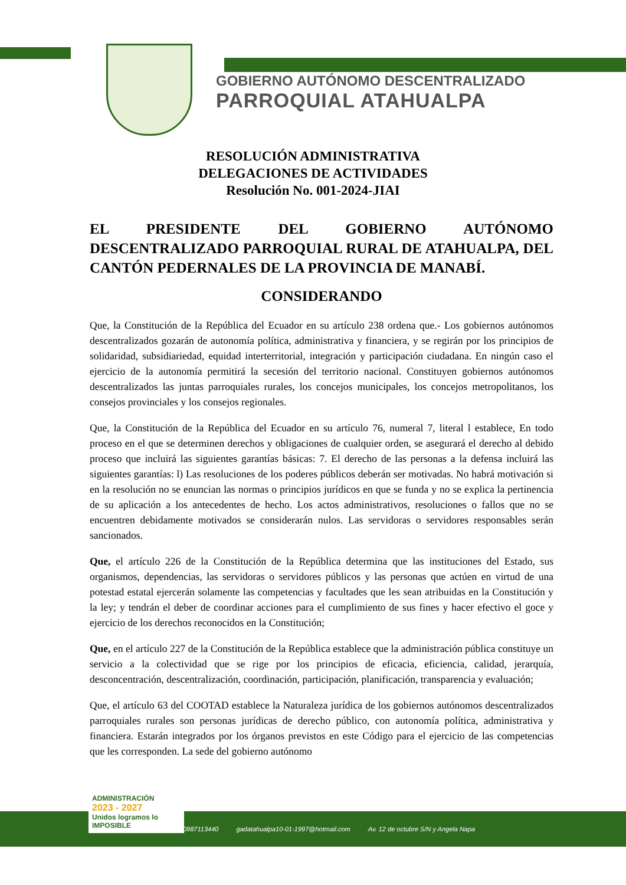GOBIERNO AUTÓNOMO DESCENTRALIZADO
PARROQUIAL ATAHUALPA
RESOLUCIÓN ADMINISTRATIVA
DELEGACIONES DE ACTIVIDADES
Resolución No. 001-2024-JIAI
EL PRESIDENTE DEL GOBIERNO AUTÓNOMO DESCENTRALIZADO PARROQUIAL RURAL DE ATAHUALPA, DEL CANTÓN PEDERNALES DE LA PROVINCIA DE MANABÍ.
CONSIDERANDO
Que, la Constitución de la República del Ecuador en su artículo 238 ordena que.- Los gobiernos autónomos descentralizados gozarán de autonomía política, administrativa y financiera, y se regirán por los principios de solidaridad, subsidiariedad, equidad interterritorial, integración y participación ciudadana. En ningún caso el ejercicio de la autonomía permitirá la secesión del territorio nacional. Constituyen gobiernos autónomos descentralizados las juntas parroquiales rurales, los concejos municipales, los concejos metropolitanos, los consejos provinciales y los consejos regionales.
Que, la Constitución de la República del Ecuador en su artículo 76, numeral 7, literal l establece, En todo proceso en el que se determinen derechos y obligaciones de cualquier orden, se asegurará el derecho al debido proceso que incluirá las siguientes garantías básicas: 7. El derecho de las personas a la defensa incluirá las siguientes garantías: l) Las resoluciones de los poderes públicos deberán ser motivadas. No habrá motivación si en la resolución no se enuncian las normas o principios jurídicos en que se funda y no se explica la pertinencia de su aplicación a los antecedentes de hecho. Los actos administrativos, resoluciones o fallos que no se encuentren debidamente motivados se considerarán nulos. Las servidoras o servidores responsables serán sancionados.
Que, el artículo 226 de la Constitución de la República determina que las instituciones del Estado, sus organismos, dependencias, las servidoras o servidores públicos y las personas que actúen en virtud de una potestad estatal ejercerán solamente las competencias y facultades que les sean atribuidas en la Constitución y la ley; y tendrán el deber de coordinar acciones para el cumplimiento de sus fines y hacer efectivo el goce y ejercicio de los derechos reconocidos en la Constitución;
Que, en el artículo 227 de la Constitución de la República establece que la administración pública constituye un servicio a la colectividad que se rige por los principios de eficacia, eficiencia, calidad, jerarquía, desconcentración, descentralización, coordinación, participación, planificación, transparencia y evaluación;
Que, el artículo 63 del COOTAD establece la Naturaleza jurídica de los gobiernos autónomos descentralizados parroquiales rurales son personas jurídicas de derecho público, con autonomía política, administrativa y financiera. Estarán integrados por los órganos previstos en este Código para el ejercicio de las competencias que les corresponden. La sede del gobierno autónomo
0987113440 gadatahualpa10-01-1997@hotmail.com Av. 12 de octubre S/N y Angela Napa
ADMINISTRACIÓN
2023 - 2027
Unidos logramos lo IMPOSIBLE